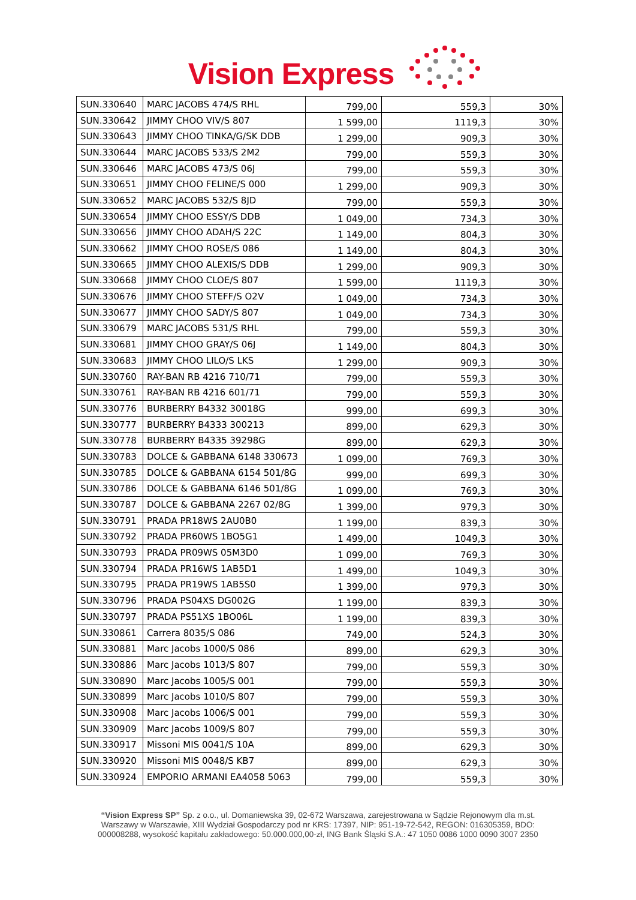Vision Express
| SUN.330640 | MARC JACOBS 474/S RHL | 799,00 | 559,3 | 30% |
| SUN.330642 | JIMMY CHOO VIV/S 807 | 1 599,00 | 1119,3 | 30% |
| SUN.330643 | JIMMY CHOO TINKA/G/SK DDB | 1 299,00 | 909,3 | 30% |
| SUN.330644 | MARC JACOBS 533/S 2M2 | 799,00 | 559,3 | 30% |
| SUN.330646 | MARC JACOBS 473/S 06J | 799,00 | 559,3 | 30% |
| SUN.330651 | JIMMY CHOO FELINE/S 000 | 1 299,00 | 909,3 | 30% |
| SUN.330652 | MARC JACOBS 532/S 8JD | 799,00 | 559,3 | 30% |
| SUN.330654 | JIMMY CHOO ESSY/S DDB | 1 049,00 | 734,3 | 30% |
| SUN.330656 | JIMMY CHOO ADAH/S 22C | 1 149,00 | 804,3 | 30% |
| SUN.330662 | JIMMY CHOO ROSE/S 086 | 1 149,00 | 804,3 | 30% |
| SUN.330665 | JIMMY CHOO ALEXIS/S DDB | 1 299,00 | 909,3 | 30% |
| SUN.330668 | JIMMY CHOO CLOE/S 807 | 1 599,00 | 1119,3 | 30% |
| SUN.330676 | JIMMY CHOO STEFF/S O2V | 1 049,00 | 734,3 | 30% |
| SUN.330677 | JIMMY CHOO SADY/S 807 | 1 049,00 | 734,3 | 30% |
| SUN.330679 | MARC JACOBS 531/S RHL | 799,00 | 559,3 | 30% |
| SUN.330681 | JIMMY CHOO GRAY/S 06J | 1 149,00 | 804,3 | 30% |
| SUN.330683 | JIMMY CHOO LILO/S LKS | 1 299,00 | 909,3 | 30% |
| SUN.330760 | RAY-BAN RB 4216 710/71 | 799,00 | 559,3 | 30% |
| SUN.330761 | RAY-BAN RB 4216 601/71 | 799,00 | 559,3 | 30% |
| SUN.330776 | BURBERRY B4332 30018G | 999,00 | 699,3 | 30% |
| SUN.330777 | BURBERRY B4333 300213 | 899,00 | 629,3 | 30% |
| SUN.330778 | BURBERRY B4335 39298G | 899,00 | 629,3 | 30% |
| SUN.330783 | DOLCE & GABBANA 6148 330673 | 1 099,00 | 769,3 | 30% |
| SUN.330785 | DOLCE & GABBANA 6154 501/8G | 999,00 | 699,3 | 30% |
| SUN.330786 | DOLCE & GABBANA 6146 501/8G | 1 099,00 | 769,3 | 30% |
| SUN.330787 | DOLCE & GABBANA 2267 02/8G | 1 399,00 | 979,3 | 30% |
| SUN.330791 | PRADA PR18WS 2AU0B0 | 1 199,00 | 839,3 | 30% |
| SUN.330792 | PRADA PR60WS 1BO5G1 | 1 499,00 | 1049,3 | 30% |
| SUN.330793 | PRADA PR09WS 05M3D0 | 1 099,00 | 769,3 | 30% |
| SUN.330794 | PRADA PR16WS 1AB5D1 | 1 499,00 | 1049,3 | 30% |
| SUN.330795 | PRADA PR19WS 1AB5S0 | 1 399,00 | 979,3 | 30% |
| SUN.330796 | PRADA PS04XS DG002G | 1 199,00 | 839,3 | 30% |
| SUN.330797 | PRADA PS51XS 1BO06L | 1 199,00 | 839,3 | 30% |
| SUN.330861 | Carrera 8035/S 086 | 749,00 | 524,3 | 30% |
| SUN.330881 | Marc Jacobs 1000/S 086 | 899,00 | 629,3 | 30% |
| SUN.330886 | Marc Jacobs 1013/S 807 | 799,00 | 559,3 | 30% |
| SUN.330890 | Marc Jacobs 1005/S 001 | 799,00 | 559,3 | 30% |
| SUN.330899 | Marc Jacobs 1010/S 807 | 799,00 | 559,3 | 30% |
| SUN.330908 | Marc Jacobs 1006/S 001 | 799,00 | 559,3 | 30% |
| SUN.330909 | Marc Jacobs 1009/S 807 | 799,00 | 559,3 | 30% |
| SUN.330917 | Missoni MIS 0041/S 10A | 899,00 | 629,3 | 30% |
| SUN.330920 | Missoni MIS 0048/S KB7 | 899,00 | 629,3 | 30% |
| SUN.330924 | EMPORIO ARMANI EA4058 5063 | 799,00 | 559,3 | 30% |
“Vision Express SP” Sp. z o.o., ul. Domaniewska 39, 02-672 Warszawa, zarejestrowana w Sądzie Rejonowym dla m.st. Warszawy w Warszawie, XIII Wydział Gospodarczy pod nr KRS: 17397, NIP: 951-19-72-542, REGON: 016305359, BDO: 000008288, wysokość kapitału zakładowego: 50.000.000,00-zł, ING Bank Śląski S.A.: 47 1050 0086 1000 0090 3007 2350